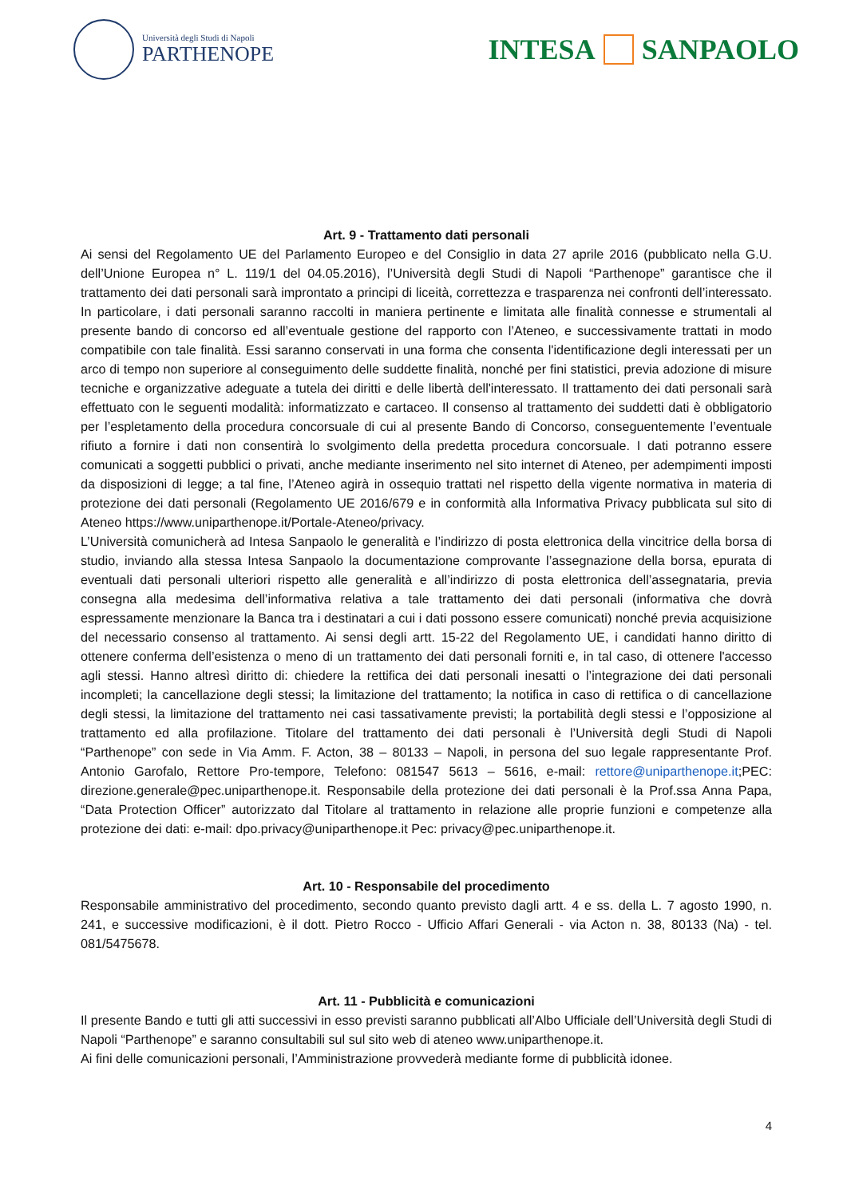Università degli Studi di Napoli
PARTHENOPE
INTESA
SANPAOLO
Art. 9 - Trattamento dati personali
Ai sensi del Regolamento UE del Parlamento Europeo e del Consiglio in data 27 aprile 2016 (pubblicato nella G.U. dell’Unione Europea n° L. 119/1 del 04.05.2016), l’Università degli Studi di Napoli “Parthenope” garantisce che il trattamento dei dati personali sarà improntato a principi di liceità, correttezza e trasparenza nei confronti dell’interessato. In particolare, i dati personali saranno raccolti in maniera pertinente e limitata alle finalità connesse e strumentali al presente bando di concorso ed all’eventuale gestione del rapporto con l’Ateneo, e successivamente trattati in modo compatibile con tale finalità. Essi saranno conservati in una forma che consenta l'identificazione degli interessati per un arco di tempo non superiore al conseguimento delle suddette finalità, nonché per fini statistici, previa adozione di misure tecniche e organizzative adeguate a tutela dei diritti e delle libertà dell'interessato. Il trattamento dei dati personali sarà effettuato con le seguenti modalità: informatizzato e cartaceo. Il consenso al trattamento dei suddetti dati è obbligatorio per l’espletamento della procedura concorsuale di cui al presente Bando di Concorso, conseguentemente l’eventuale rifiuto a fornire i dati non consentirà lo svolgimento della predetta procedura concorsuale. I dati potranno essere comunicati a soggetti pubblici o privati, anche mediante inserimento nel sito internet di Ateneo, per adempimenti imposti da disposizioni di legge; a tal fine, l’Ateneo agirà in ossequio trattati nel rispetto della vigente normativa in materia di protezione dei dati personali (Regolamento UE 2016/679 e in conformità alla Informativa Privacy pubblicata sul sito di Ateneo https://www.uniparthenope.it/Portale-Ateneo/privacy.
L’Università comunicherà ad Intesa Sanpaolo le generalità e l’indirizzo di posta elettronica della vincitrice della borsa di studio, inviando alla stessa Intesa Sanpaolo la documentazione comprovante l’assegnazione della borsa, epurata di eventuali dati personali ulteriori rispetto alle generalità e all’indirizzo di posta elettronica dell’assegnataria, previa consegna alla medesima dell’informativa relativa a tale trattamento dei dati personali (informativa che dovrà espressamente menzionare la Banca tra i destinatari a cui i dati possono essere comunicati) nonché previa acquisizione del necessario consenso al trattamento. Ai sensi degli artt. 15-22 del Regolamento UE, i candidati hanno diritto di ottenere conferma dell’esistenza o meno di un trattamento dei dati personali forniti e, in tal caso, di ottenere l'accesso agli stessi. Hanno altresì diritto di: chiedere la rettifica dei dati personali inesatti o l’integrazione dei dati personali incompleti; la cancellazione degli stessi; la limitazione del trattamento; la notifica in caso di rettifica o di cancellazione degli stessi, la limitazione del trattamento nei casi tassativamente previsti; la portabilità degli stessi e l’opposizione al trattamento ed alla profilazione. Titolare del trattamento dei dati personali è l’Università degli Studi di Napoli “Parthenope” con sede in Via Amm. F. Acton, 38 – 80133 – Napoli, in persona del suo legale rappresentante Prof. Antonio Garofalo, Rettore Pro-tempore, Telefono: 081547 5613 – 5616, e-mail: rettore@uniparthenope.it;PEC: direzione.generale@pec.uniparthenope.it. Responsabile della protezione dei dati personali è la Prof.ssa Anna Papa, “Data Protection Officer” autorizzato dal Titolare al trattamento in relazione alle proprie funzioni e competenze alla protezione dei dati: e-mail: dpo.privacy@uniparthenope.it Pec: privacy@pec.uniparthenope.it.
Art. 10 - Responsabile del procedimento
Responsabile amministrativo del procedimento, secondo quanto previsto dagli artt. 4 e ss. della L. 7 agosto 1990, n. 241, e successive modificazioni, è il dott. Pietro Rocco - Ufficio Affari Generali - via Acton n. 38, 80133 (Na) - tel. 081/5475678.
Art. 11 - Pubblicità e comunicazioni
Il presente Bando e tutti gli atti successivi in esso previsti saranno pubblicati all’Albo Ufficiale dell’Università degli Studi di Napoli “Parthenope” e saranno consultabili sul sul sito web di ateneo www.uniparthenope.it.
Ai fini delle comunicazioni personali, l’Amministrazione provvederà mediante forme di pubblicità idonee.
4